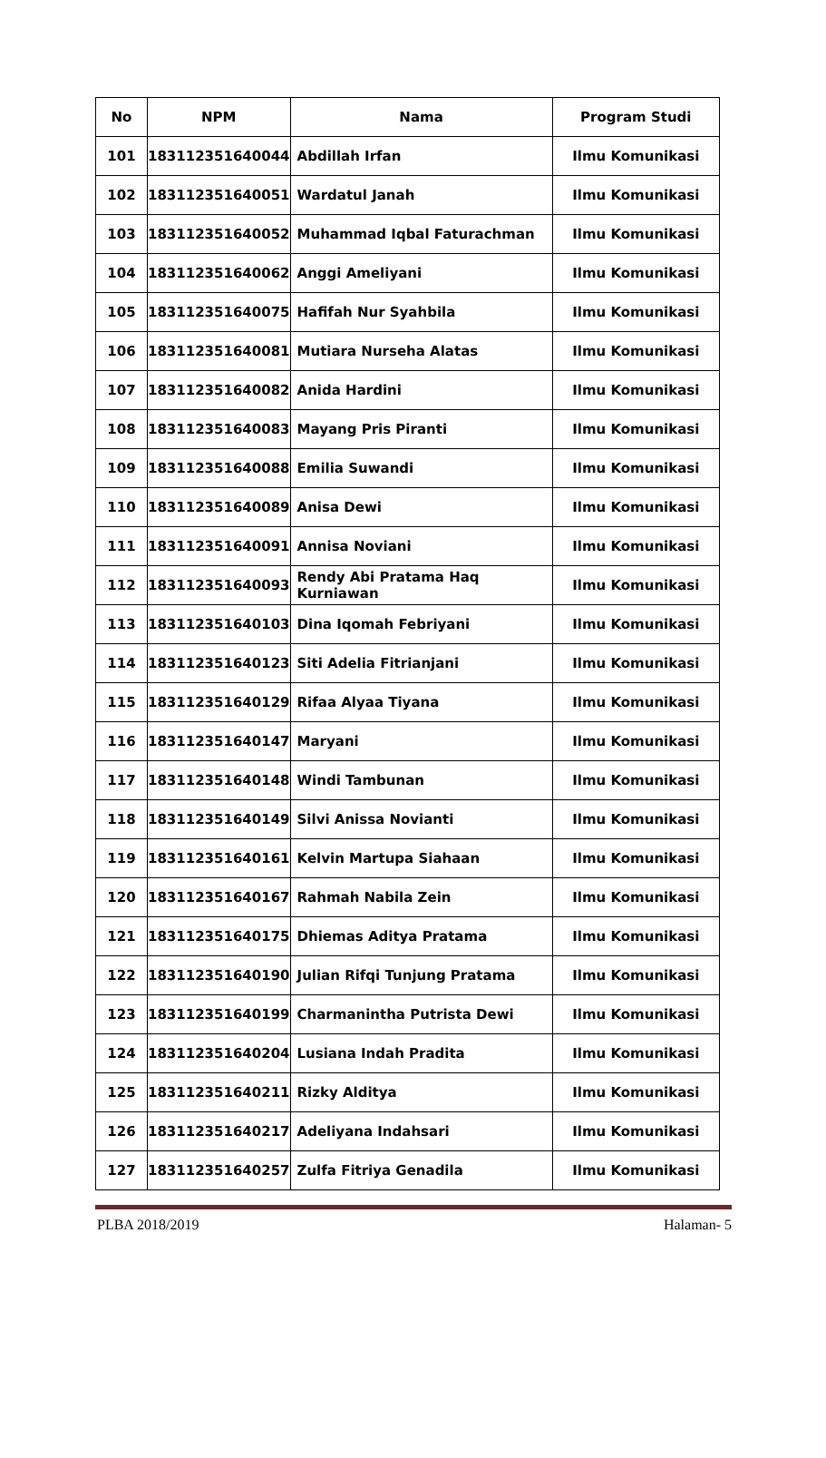| No | NPM | Nama | Program Studi |
| --- | --- | --- | --- |
| 101 | 183112351640044 | Abdillah Irfan | Ilmu Komunikasi |
| 102 | 183112351640051 | Wardatul Janah | Ilmu Komunikasi |
| 103 | 183112351640052 | Muhammad Iqbal Faturachman | Ilmu Komunikasi |
| 104 | 183112351640062 | Anggi Ameliyani | Ilmu Komunikasi |
| 105 | 183112351640075 | Hafifah Nur Syahbila | Ilmu Komunikasi |
| 106 | 183112351640081 | Mutiara Nurseha Alatas | Ilmu Komunikasi |
| 107 | 183112351640082 | Anida Hardini | Ilmu Komunikasi |
| 108 | 183112351640083 | Mayang Pris Piranti | Ilmu Komunikasi |
| 109 | 183112351640088 | Emilia Suwandi | Ilmu Komunikasi |
| 110 | 183112351640089 | Anisa Dewi | Ilmu Komunikasi |
| 111 | 183112351640091 | Annisa Noviani | Ilmu Komunikasi |
| 112 | 183112351640093 | Rendy Abi Pratama Haq Kurniawan | Ilmu Komunikasi |
| 113 | 183112351640103 | Dina Iqomah Febriyani | Ilmu Komunikasi |
| 114 | 183112351640123 | Siti Adelia Fitrianjani | Ilmu Komunikasi |
| 115 | 183112351640129 | Rifaa Alyaa Tiyana | Ilmu Komunikasi |
| 116 | 183112351640147 | Maryani | Ilmu Komunikasi |
| 117 | 183112351640148 | Windi Tambunan | Ilmu Komunikasi |
| 118 | 183112351640149 | Silvi Anissa Novianti | Ilmu Komunikasi |
| 119 | 183112351640161 | Kelvin Martupa Siahaan | Ilmu Komunikasi |
| 120 | 183112351640167 | Rahmah Nabila Zein | Ilmu Komunikasi |
| 121 | 183112351640175 | Dhiemas Aditya Pratama | Ilmu Komunikasi |
| 122 | 183112351640190 | Julian Rifqi Tunjung Pratama | Ilmu Komunikasi |
| 123 | 183112351640199 | Charmanintha Putrista Dewi | Ilmu Komunikasi |
| 124 | 183112351640204 | Lusiana Indah Pradita | Ilmu Komunikasi |
| 125 | 183112351640211 | Rizky Alditya | Ilmu Komunikasi |
| 126 | 183112351640217 | Adeliyana Indahsari | Ilmu Komunikasi |
| 127 | 183112351640257 | Zulfa Fitriya Genadila | Ilmu Komunikasi |
PLBA 2018/2019 Halaman- 5